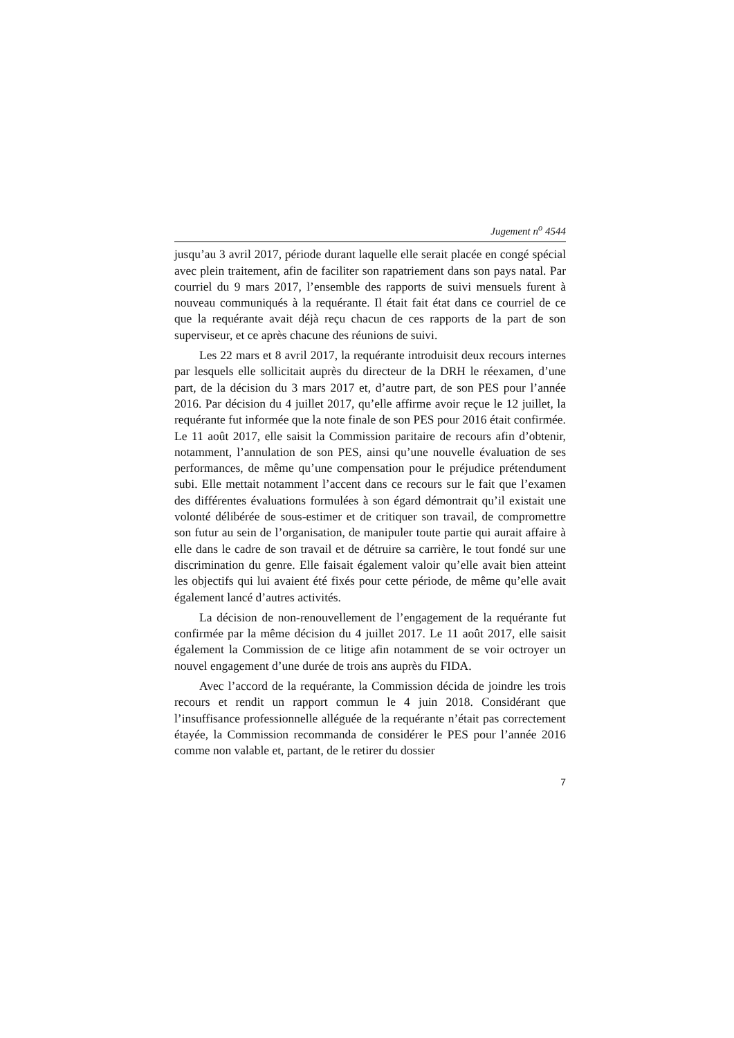Jugement n<sup>o</sup> 4544
jusqu’au 3 avril 2017, période durant laquelle elle serait placée en congé spécial avec plein traitement, afin de faciliter son rapatriement dans son pays natal. Par courriel du 9 mars 2017, l’ensemble des rapports de suivi mensuels furent à nouveau communiqués à la requérante. Il était fait état dans ce courriel de ce que la requérante avait déjà reçu chacun de ces rapports de la part de son superviseur, et ce après chacune des réunions de suivi.
Les 22 mars et 8 avril 2017, la requérante introduisit deux recours internes par lesquels elle sollicitait auprès du directeur de la DRH le réexamen, d’une part, de la décision du 3 mars 2017 et, d’autre part, de son PES pour l’année 2016. Par décision du 4 juillet 2017, qu’elle affirme avoir reçue le 12 juillet, la requérante fut informée que la note finale de son PES pour 2016 était confirmée. Le 11 août 2017, elle saisit la Commission paritaire de recours afin d’obtenir, notamment, l’annulation de son PES, ainsi qu’une nouvelle évaluation de ses performances, de même qu’une compensation pour le préjudice prétendument subi. Elle mettait notamment l’accent dans ce recours sur le fait que l’examen des différentes évaluations formulées à son égard démontrait qu’il existait une volonté délibérée de sous-estimer et de critiquer son travail, de compromettre son futur au sein de l’organisation, de manipuler toute partie qui aurait affaire à elle dans le cadre de son travail et de détruire sa carrière, le tout fondé sur une discrimination du genre. Elle faisait également valoir qu’elle avait bien atteint les objectifs qui lui avaient été fixés pour cette période, de même qu’elle avait également lancé d’autres activités.
La décision de non-renouvellement de l’engagement de la requérante fut confirmée par la même décision du 4 juillet 2017. Le 11 août 2017, elle saisit également la Commission de ce litige afin notamment de se voir octroyer un nouvel engagement d’une durée de trois ans auprès du FIDA.
Avec l’accord de la requérante, la Commission décida de joindre les trois recours et rendit un rapport commun le 4 juin 2018. Considérant que l’insuffisance professionnelle alléguée de la requérante n’était pas correctement étayée, la Commission recommanda de considérer le PES pour l’année 2016 comme non valable et, partant, de le retirer du dossier
7